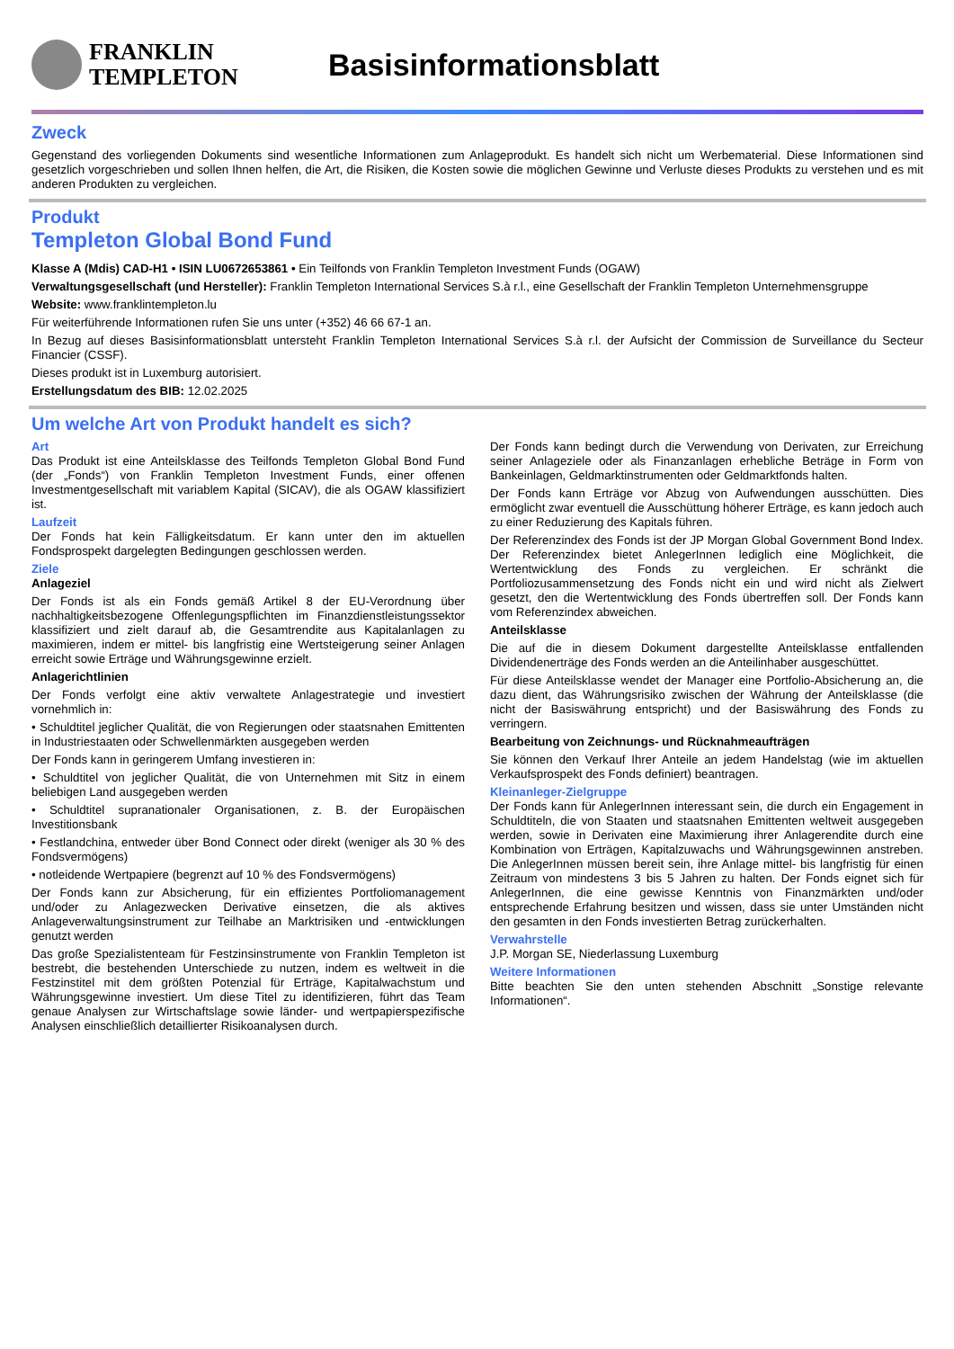FRANKLIN
TEMPLETON
Basisinformationsblatt
Zweck
Gegenstand des vorliegenden Dokuments sind wesentliche Informationen zum Anlageprodukt. Es handelt sich nicht um Werbematerial. Diese Informationen sind gesetzlich vorgeschrieben und sollen Ihnen helfen, die Art, die Risiken, die Kosten sowie die möglichen Gewinne und Verluste dieses Produkts zu verstehen und es mit anderen Produkten zu vergleichen.
Produkt
Templeton Global Bond Fund
Klasse A (Mdis) CAD-H1 • ISIN LU0672653861 • Ein Teilfonds von Franklin Templeton Investment Funds (OGAW)
Verwaltungsgesellschaft (und Hersteller): Franklin Templeton International Services S.à r.l., eine Gesellschaft der Franklin Templeton Unternehmensgruppe
Website: www.franklintempleton.lu
Für weiterführende Informationen rufen Sie uns unter (+352) 46 66 67-1 an.
In Bezug auf dieses Basisinformationsblatt untersteht Franklin Templeton International Services S.à r.l. der Aufsicht der Commission de Surveillance du Secteur Financier (CSSF).
Dieses produkt ist in Luxemburg autorisiert.
Erstellungsdatum des BIB: 12.02.2025
Um welche Art von Produkt handelt es sich?
Art
Das Produkt ist eine Anteilsklasse des Teilfonds Templeton Global Bond Fund (der „Fonds“) von Franklin Templeton Investment Funds, einer offenen Investmentgesellschaft mit variablem Kapital (SICAV), die als OGAW klassifiziert ist.
Laufzeit
Der Fonds hat kein Fälligkeitsdatum. Er kann unter den im aktuellen Fondsprospekt dargelegten Bedingungen geschlossen werden.
Ziele
Anlageziel
Der Fonds ist als ein Fonds gemäß Artikel 8 der EU-Verordnung über nachhaltigkeitsbezogene Offenlegungspflichten im Finanzdienstleistungssektor klassifiziert und zielt darauf ab, die Gesamtrendite aus Kapitalanlagen zu maximieren, indem er mittel- bis langfristig eine Wertsteigerung seiner Anlagen erreicht sowie Erträge und Währungsgewinne erzielt.
Anlagerichtlinien
Der Fonds verfolgt eine aktiv verwaltete Anlagestrategie und investiert vornehmlich in:
• Schuldtitel jeglicher Qualität, die von Regierungen oder staatsnahen Emittenten in Industriestaaten oder Schwellenmärkten ausgegeben werden
Der Fonds kann in geringerem Umfang investieren in:
• Schuldtitel von jeglicher Qualität, die von Unternehmen mit Sitz in einem beliebigen Land ausgegeben werden
• Schuldtitel supranationaler Organisationen, z. B. der Europäischen Investitionsbank
• Festlandchina, entweder über Bond Connect oder direkt (weniger als 30 % des Fondsvermögens)
• notleidende Wertpapiere (begrenzt auf 10 % des Fondsvermögens)
Der Fonds kann zur Absicherung, für ein effizientes Portfoliomanagement und/oder zu Anlagezwecken Derivative einsetzen, die als aktives Anlageverwaltungsinstrument zur Teilhabe an Marktrisiken und -entwicklungen genutzt werden
Das große Spezialistenteam für Festzinsinstrumente von Franklin Templeton ist bestrebt, die bestehenden Unterschiede zu nutzen, indem es weltweit in die Festzinstitel mit dem größten Potenzial für Erträge, Kapitalwachstum und Währungsgewinne investiert. Um diese Titel zu identifizieren, führt das Team genaue Analysen zur Wirtschaftslage sowie länder- und wertpapierspezifische Analysen einschließlich detaillierter Risikoanalysen durch.
Der Fonds kann bedingt durch die Verwendung von Derivaten, zur Erreichung seiner Anlageziele oder als Finanzanlagen erhebliche Beträge in Form von Bankeinlagen, Geldmarktinstrumenten oder Geldmarktfonds halten.
Der Fonds kann Erträge vor Abzug von Aufwendungen ausschütten. Dies ermöglicht zwar eventuell die Ausschüttung höherer Erträge, es kann jedoch auch zu einer Reduzierung des Kapitals führen.
Der Referenzindex des Fonds ist der JP Morgan Global Government Bond Index. Der Referenzindex bietet AnlegerInnen lediglich eine Möglichkeit, die Wertentwicklung des Fonds zu vergleichen. Er schränkt die Portfoliozusammensetzung des Fonds nicht ein und wird nicht als Zielwert gesetzt, den die Wertentwicklung des Fonds übertreffen soll. Der Fonds kann vom Referenzindex abweichen.
Anteilsklasse
Die auf die in diesem Dokument dargestellte Anteilsklasse entfallenden Dividendenerträge des Fonds werden an die Anteilinhaber ausgeschüttet.
Für diese Anteilsklasse wendet der Manager eine Portfolio-Absicherung an, die dazu dient, das Währungsrisiko zwischen der Währung der Anteilsklasse (die nicht der Basiswährung entspricht) und der Basiswährung des Fonds zu verringern.
Bearbeitung von Zeichnungs- und Rücknahmeaufträgen
Sie können den Verkauf Ihrer Anteile an jedem Handelstag (wie im aktuellen Verkaufsprospekt des Fonds definiert) beantragen.
Kleinanleger-Zielgruppe
Der Fonds kann für AnlegerInnen interessant sein, die durch ein Engagement in Schuldtiteln, die von Staaten und staatsnahen Emittenten weltweit ausgegeben werden, sowie in Derivaten eine Maximierung ihrer Anlagerendite durch eine Kombination von Erträgen, Kapitalzuwachs und Währungsgewinnen anstreben. Die AnlegerInnen müssen bereit sein, ihre Anlage mittel- bis langfristig für einen Zeitraum von mindestens 3 bis 5 Jahren zu halten. Der Fonds eignet sich für AnlegerInnen, die eine gewisse Kenntnis von Finanzmärkten und/oder entsprechende Erfahrung besitzen und wissen, dass sie unter Umständen nicht den gesamten in den Fonds investierten Betrag zurückerhalten.
Verwahrstelle
J.P. Morgan SE, Niederlassung Luxemburg
Weitere Informationen
Bitte beachten Sie den unten stehenden Abschnitt „Sonstige relevante Informationen“.